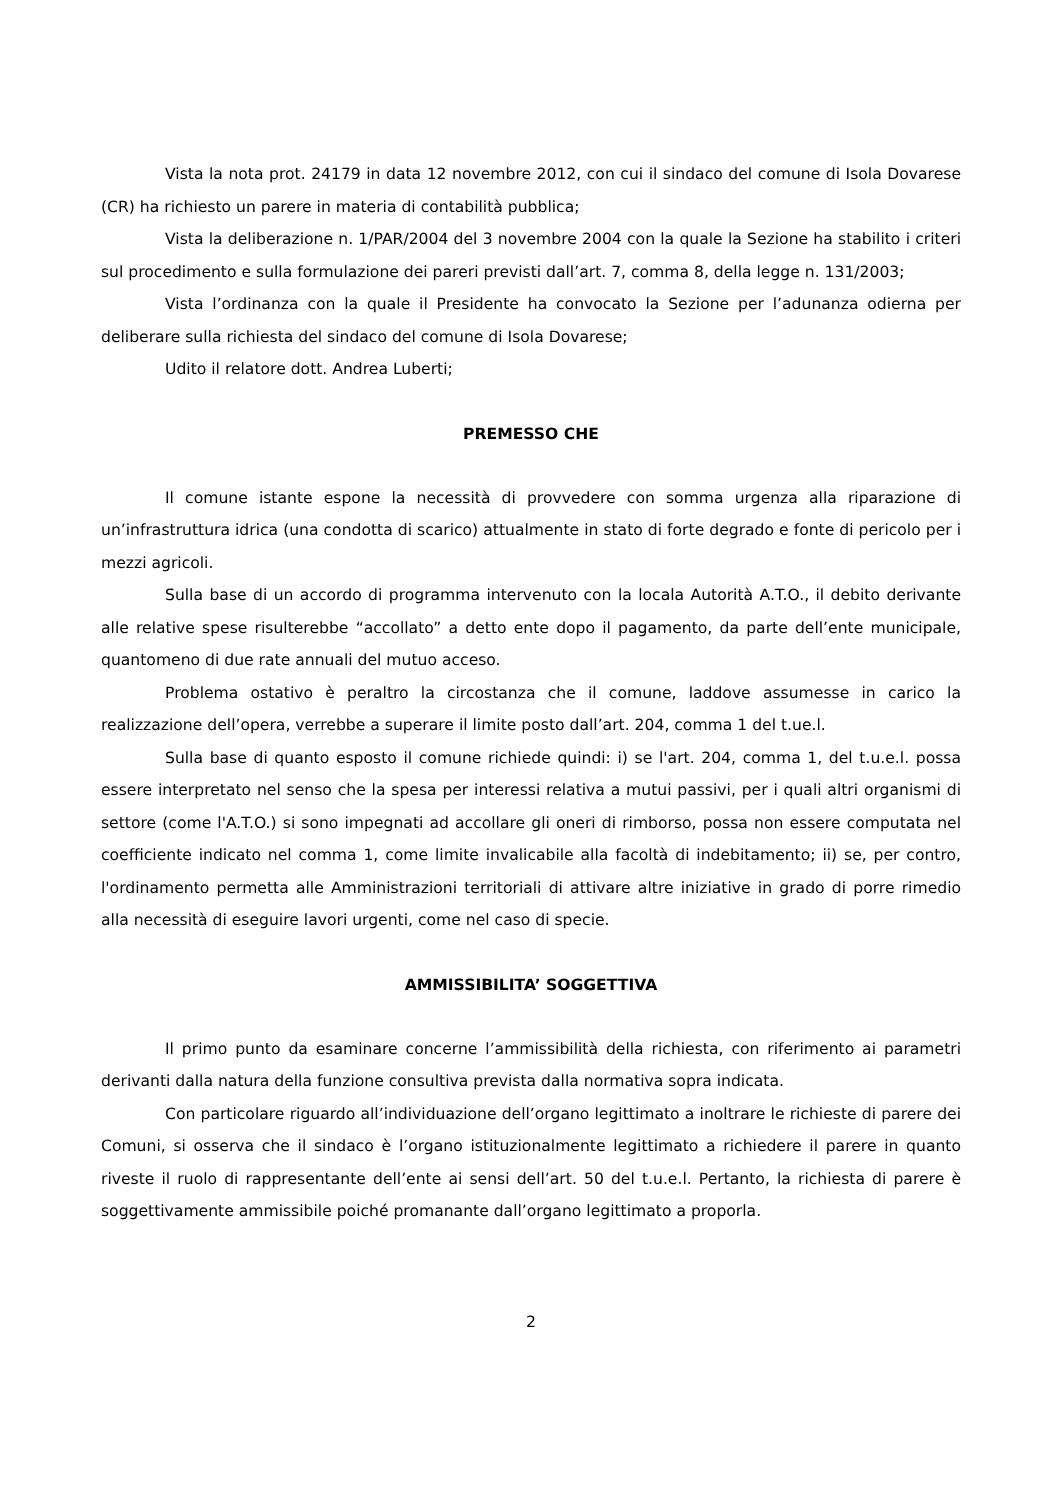Vista la nota prot. 24179 in data 12 novembre 2012, con cui il sindaco del comune di Isola Dovarese (CR) ha richiesto un parere in materia di contabilità pubblica;
Vista la deliberazione n. 1/PAR/2004 del 3 novembre 2004 con la quale la Sezione ha stabilito i criteri sul procedimento e sulla formulazione dei pareri previsti dall’art. 7, comma 8, della legge n. 131/2003;
Vista l’ordinanza con la quale il Presidente ha convocato la Sezione per l’adunanza odierna per deliberare sulla richiesta del sindaco del comune di Isola Dovarese;
Udito il relatore dott. Andrea Luberti;
PREMESSO CHE
Il comune istante espone la necessità di provvedere con somma urgenza alla riparazione di un’infrastruttura idrica (una condotta di scarico) attualmente in stato di forte degrado e fonte di pericolo per i mezzi agricoli.
Sulla base di un accordo di programma intervenuto con la locala Autorità A.T.O., il debito derivante alle relative spese risulterebbe “accollato” a detto ente dopo il pagamento, da parte dell’ente municipale, quantomeno di due rate annuali del mutuo acceso.
Problema ostativo è peraltro la circostanza che il comune, laddove assumesse in carico la realizzazione dell’opera, verrebbe a superare il limite posto dall’art. 204, comma 1 del t.ue.l.
Sulla base di quanto esposto il comune richiede quindi: i) se l'art. 204, comma 1, del t.u.e.l. possa essere interpretato nel senso che la spesa per interessi relativa a mutui passivi, per i quali altri organismi di settore (come l'A.T.O.) si sono impegnati ad accollare gli oneri di rimborso, possa non essere computata nel coefficiente indicato nel comma 1, come limite invalicabile alla facoltà di indebitamento; ii) se, per contro, l'ordinamento permetta alle Amministrazioni territoriali di attivare altre iniziative in grado di porre rimedio alla necessità di eseguire lavori urgenti, come nel caso di specie.
AMMISSIBILITA’ SOGGETTIVA
Il primo punto da esaminare concerne l’ammissibilità della richiesta, con riferimento ai parametri derivanti dalla natura della funzione consultiva prevista dalla normativa sopra indicata.
Con particolare riguardo all’individuazione dell’organo legittimato a inoltrare le richieste di parere dei Comuni, si osserva che il sindaco è l’organo istituzionalmente legittimato a richiedere il parere in quanto riveste il ruolo di rappresentante dell’ente ai sensi dell’art. 50 del t.u.e.l. Pertanto, la richiesta di parere è soggettivamente ammissibile poiché promanante dall’organo legittimato a proporla.
2